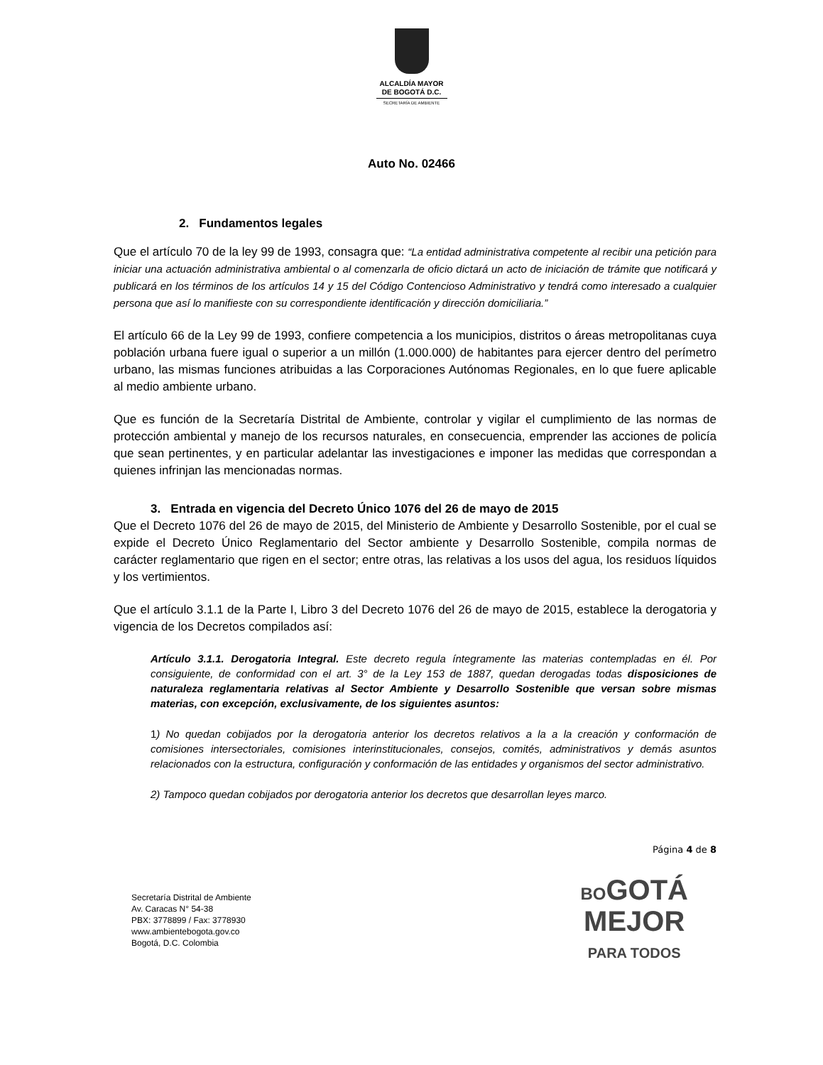ALCALDÍA MAYOR
DE BOGOTÁ D.C.
SECRETARÍA DE AMBIENTE
Auto No. 02466
2. Fundamentos legales
Que el artículo 70 de la ley 99 de 1993, consagra que: “La entidad administrativa competente al recibir una petición para iniciar una actuación administrativa ambiental o al comenzarla de oficio dictará un acto de iniciación de trámite que notificará y publicará en los términos de los artículos 14 y 15 del Código Contencioso Administrativo y tendrá como interesado a cualquier persona que así lo manifieste con su correspondiente identificación y dirección domiciliaria.”
El artículo 66 de la Ley 99 de 1993, confiere competencia a los municipios, distritos o áreas metropolitanas cuya población urbana fuere igual o superior a un millón (1.000.000) de habitantes para ejercer dentro del perímetro urbano, las mismas funciones atribuidas a las Corporaciones Autónomas Regionales, en lo que fuere aplicable al medio ambiente urbano.
Que es función de la Secretaría Distrital de Ambiente, controlar y vigilar el cumplimiento de las normas de protección ambiental y manejo de los recursos naturales, en consecuencia, emprender las acciones de policía que sean pertinentes, y en particular adelantar las investigaciones e imponer las medidas que correspondan a quienes infrinjan las mencionadas normas.
3. Entrada en vigencia del Decreto Único 1076 del 26 de mayo de 2015
Que el Decreto 1076 del 26 de mayo de 2015, del Ministerio de Ambiente y Desarrollo Sostenible, por el cual se expide el Decreto Único Reglamentario del Sector ambiente y Desarrollo Sostenible, compila normas de carácter reglamentario que rigen en el sector; entre otras, las relativas a los usos del agua, los residuos líquidos y los vertimientos.
Que el artículo 3.1.1 de la Parte I, Libro 3 del Decreto 1076 del 26 de mayo de 2015, establece la derogatoria y vigencia de los Decretos compilados así:
Artículo 3.1.1. Derogatoria Integral. Este decreto regula íntegramente las materias contempladas en él. Por consiguiente, de conformidad con el art. 3° de la Ley 153 de 1887, quedan derogadas todas disposiciones de naturaleza reglamentaria relativas al Sector Ambiente y Desarrollo Sostenible que versan sobre mismas materias, con excepción, exclusivamente, de los siguientes asuntos:
1) No quedan cobijados por la derogatoria anterior los decretos relativos a la a la creación y conformación de comisiones intersectoriales, comisiones interinstitucionales, consejos, comités, administrativos y demás asuntos relacionados con la estructura, configuración y conformación de las entidades y organismos del sector administrativo.
2) Tampoco quedan cobijados por derogatoria anterior los decretos que desarrollan leyes marco.
Página 4 de 8
Secretaría Distrital de Ambiente
Av. Caracas N° 54-38
PBX: 3778899 / Fax: 3778930
www.ambientebogota.gov.co
Bogotá, D.C. Colombia
BOGOTÁ
MEJOR
PARA TODOS